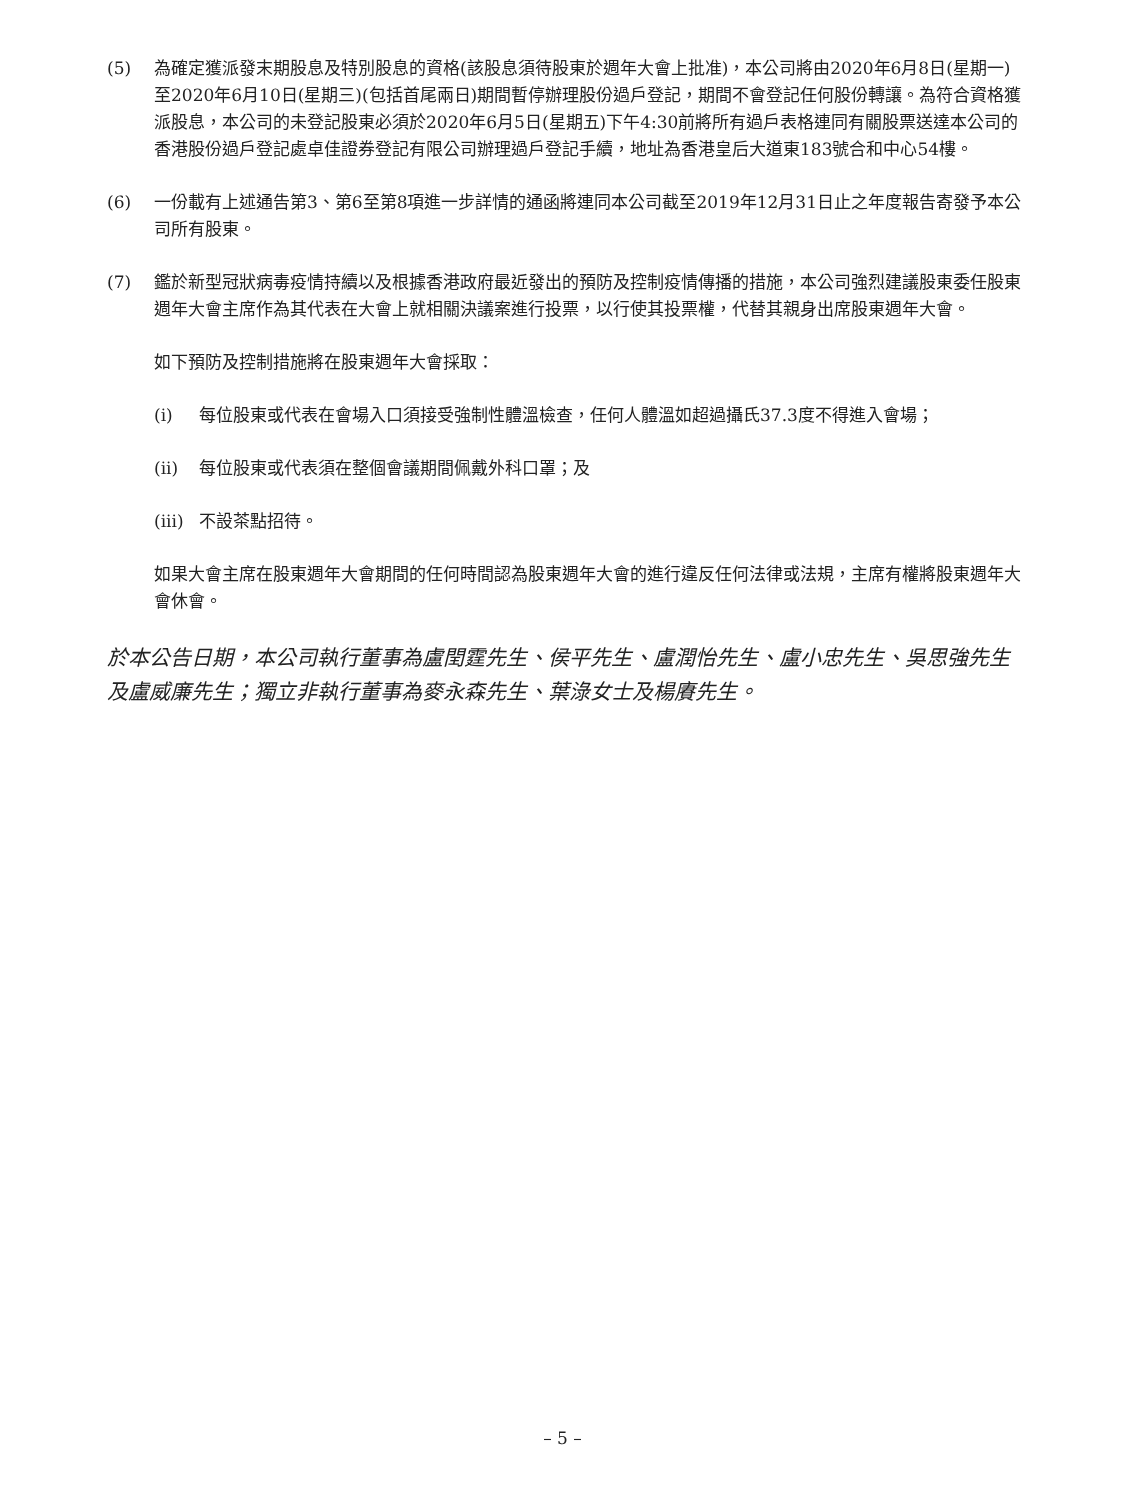(5) 為確定獲派發末期股息及特別股息的資格(該股息須待股東於週年大會上批准)，本公司將由2020年6月8日(星期一)至2020年6月10日(星期三)(包括首尾兩日)期間暫停辦理股份過戶登記，期間不會登記任何股份轉讓。為符合資格獲派股息，本公司的未登記股東必須於2020年6月5日(星期五)下午4:30前將所有過戶表格連同有關股票送達本公司的香港股份過戶登記處卓佳證券登記有限公司辦理過戶登記手續，地址為香港皇后大道東183號合和中心54樓。
(6) 一份載有上述通告第3、第6至第8項進一步詳情的通函將連同本公司截至2019年12月31日止之年度報告寄發予本公司所有股東。
(7) 鑑於新型冠狀病毒疫情持續以及根據香港政府最近發出的預防及控制疫情傳播的措施，本公司強烈建議股東委任股東週年大會主席作為其代表在大會上就相關決議案進行投票，以行使其投票權，代替其親身出席股東週年大會。
如下預防及控制措施將在股東週年大會採取：
(i) 每位股東或代表在會場入口須接受強制性體溫檢查，任何人體溫如超過攝氏37.3度不得進入會場；
(ii) 每位股東或代表須在整個會議期間佩戴外科口罩；及
(iii)
不設茶點招待。
如果大會主席在股東週年大會期間的任何時間認為股東週年大會的進行違反任何法律或法規，主席有權將股東週年大會休會。
於本公告日期，本公司執行董事為盧閏霆先生、侯平先生、盧潤怡先生、盧小忠先生、吳思強先生及盧威廉先生；獨立非執行董事為麥永森先生、葉淥女士及楊賡先生。
– 5 –